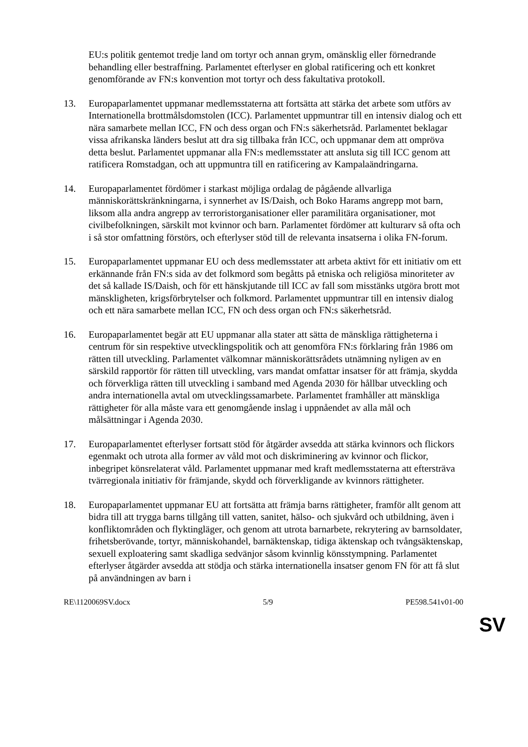EU:s politik gentemot tredje land om tortyr och annan grym, omänsklig eller förnedrande behandling eller bestraffning. Parlamentet efterlyser en global ratificering och ett konkret genomförande av FN:s konvention mot tortyr och dess fakultativa protokoll.
13. Europaparlamentet uppmanar medlemsstaterna att fortsätta att stärka det arbete som utförs av Internationella brottmålsdomstolen (ICC). Parlamentet uppmuntrar till en intensiv dialog och ett nära samarbete mellan ICC, FN och dess organ och FN:s säkerhetsråd. Parlamentet beklagar vissa afrikanska länders beslut att dra sig tillbaka från ICC, och uppmanar dem att ompröva detta beslut. Parlamentet uppmanar alla FN:s medlemsstater att ansluta sig till ICC genom att ratificera Romstadgan, och att uppmuntra till en ratificering av Kampalaändringarna.
14. Europaparlamentet fördömer i starkast möjliga ordalag de pågående allvarliga människorättskränkningarna, i synnerhet av IS/Daish, och Boko Harams angrepp mot barn, liksom alla andra angrepp av terroristorganisationer eller paramilitära organisationer, mot civilbefolkningen, särskilt mot kvinnor och barn. Parlamentet fördömer att kulturarv så ofta och i så stor omfattning förstörs, och efterlyser stöd till de relevanta insatserna i olika FN-forum.
15. Europaparlamentet uppmanar EU och dess medlemsstater att arbeta aktivt för ett initiativ om ett erkännande från FN:s sida av det folkmord som begåtts på etniska och religiösa minoriteter av det så kallade IS/Daish, och för ett hänskjutande till ICC av fall som misstänks utgöra brott mot mänskligheten, krigsförbrytelser och folkmord. Parlamentet uppmuntrar till en intensiv dialog och ett nära samarbete mellan ICC, FN och dess organ och FN:s säkerhetsråd.
16. Europaparlamentet begär att EU uppmanar alla stater att sätta de mänskliga rättigheterna i centrum för sin respektive utvecklingspolitik och att genomföra FN:s förklaring från 1986 om rätten till utveckling. Parlamentet välkomnar människorättsrådets utnämning nyligen av en särskild rapportör för rätten till utveckling, vars mandat omfattar insatser för att främja, skydda och förverkliga rätten till utveckling i samband med Agenda 2030 för hållbar utveckling och andra internationella avtal om utvecklingssamarbete. Parlamentet framhåller att mänskliga rättigheter för alla måste vara ett genomgående inslag i uppnåendet av alla mål och målsättningar i Agenda 2030.
17. Europaparlamentet efterlyser fortsatt stöd för åtgärder avsedda att stärka kvinnors och flickors egenmakt och utrota alla former av våld mot och diskriminering av kvinnor och flickor, inbegripet könsrelaterat våld. Parlamentet uppmanar med kraft medlemsstaterna att eftersträva tvärregionala initiativ för främjande, skydd och förverkligande av kvinnors rättigheter.
18. Europaparlamentet uppmanar EU att fortsätta att främja barns rättigheter, framför allt genom att bidra till att trygga barns tillgång till vatten, sanitet, hälso- och sjukvård och utbildning, även i konfliktområden och flyktingläger, och genom att utrota barnarbete, rekrytering av barnsoldater, frihetsberövande, tortyr, människohandel, barnäktenskap, tidiga äktenskap och tvångsäktenskap, sexuell exploatering samt skadliga sedvänjor såsom kvinnlig könsstympning. Parlamentet efterlyser åtgärder avsedda att stödja och stärka internationella insatser genom FN för att få slut på användningen av barn i
RE\1120069SV.docx 5/9 PE598.541v01-00
SV